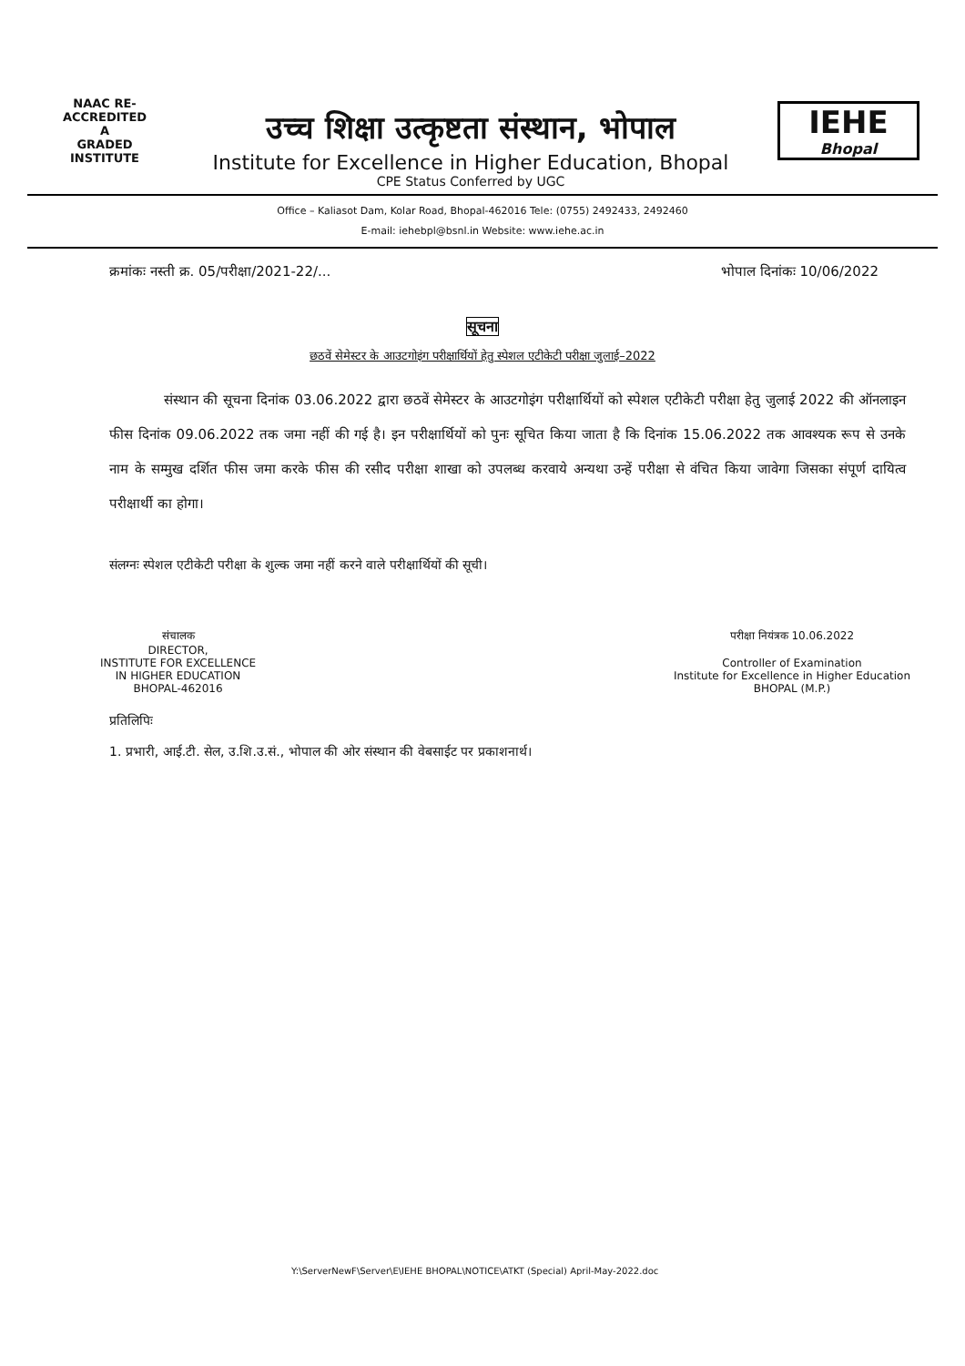NAAC RE-ACCREDITED
A
GRADED
INSTITUTE
उच्च शिक्षा उत्कृष्टता संस्थान, भोपाल
Institute for Excellence in Higher Education, Bhopal
CPE Status Conferred by UGC
IEHE
Bhopal
Office – Kaliasot Dam, Kolar Road, Bhopal-462016 Tele: (0755) 2492433, 2492460
E-mail: iehebpl@bsnl.in Website: www.iehe.ac.in
क्रमांकः नस्ती क्र. 05/परीक्षा/2021-22/... भोपाल दिनांकः 10/06/2022
सूचना
छठवें सेमेस्टर के आउटगोइंग परीक्षार्थियों हेतु स्पेशल एटीकेटी परीक्षा जुलाई–2022
संस्थान की सूचना दिनांक 03.06.2022 द्वारा छठवें सेमेस्टर के आउटगोइंग परीक्षार्थियों को स्पेशल एटीकेटी परीक्षा हेतु जुलाई 2022 की ऑनलाइन फीस दिनांक 09.06.2022 तक जमा नहीं की गई है। इन परीक्षार्थियों को पुनः सूचित किया जाता है कि दिनांक 15.06.2022 तक आवश्यक रूप से उनके नाम के सम्मुख दर्शित फीस जमा करके फीस की रसीद परीक्षा शाखा को उपलब्ध करवाये अन्यथा उन्हें परीक्षा से वंचित किया जावेगा जिसका संपूर्ण दायित्व परीक्षार्थी का होगा।
संलग्नः स्पेशल एटीकेटी परीक्षा के शुल्क जमा नहीं करने वाले परीक्षार्थियों की सूची।
संचालक
DIRECTOR,
INSTITUTE FOR EXCELLENCE
IN HIGHER EDUCATION
BHOPAL-462016
परीक्षा नियंत्रक 10.06.2022
Controller of Examination
Institute for Excellence in Higher Education
BHOPAL (M.P.)
प्रतिलिपिः
1. प्रभारी, आई.टी. सेल, उ.शि.उ.सं., भोपाल की ओर संस्थान की वेबसाईट पर प्रकाशनार्थ।
Y:\ServerNewF\Server\E\IEHE BHOPAL\NOTICE\ATKT (Special) April-May-2022.doc